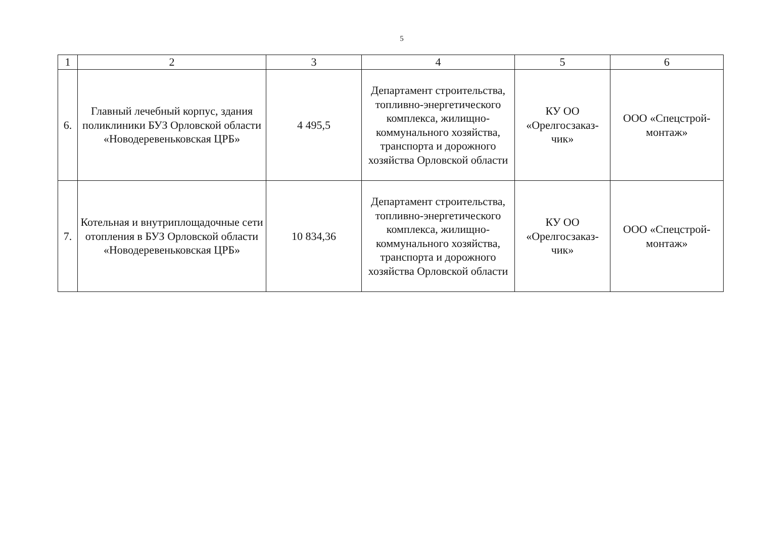5
| 1 | 2 | 3 | 4 | 5 | 6 |
| 6. | Главный лечебный корпус, здания поликлиники БУЗ Орловской области «Новодеревеньковская ЦРБ» | 4 495,5 | Департамент строительства, топливно-энергетического комплекса, жилищно-коммунального хозяйства, транспорта и дорожного хозяйства Орловской области | КУ ОО «Орелгосзаказ-чик» | ООО «Спецстрой-монтаж» |
| 7. | Котельная и внутриплощадочные сети отопления в БУЗ Орловской области «Новодеревеньковская ЦРБ» | 10 834,36 | Департамент строительства, топливно-энергетического комплекса, жилищно-коммунального хозяйства, транспорта и дорожного хозяйства Орловской области | КУ ОО «Орелгосзаказ-чик» | ООО «Спецстрой-монтаж» |